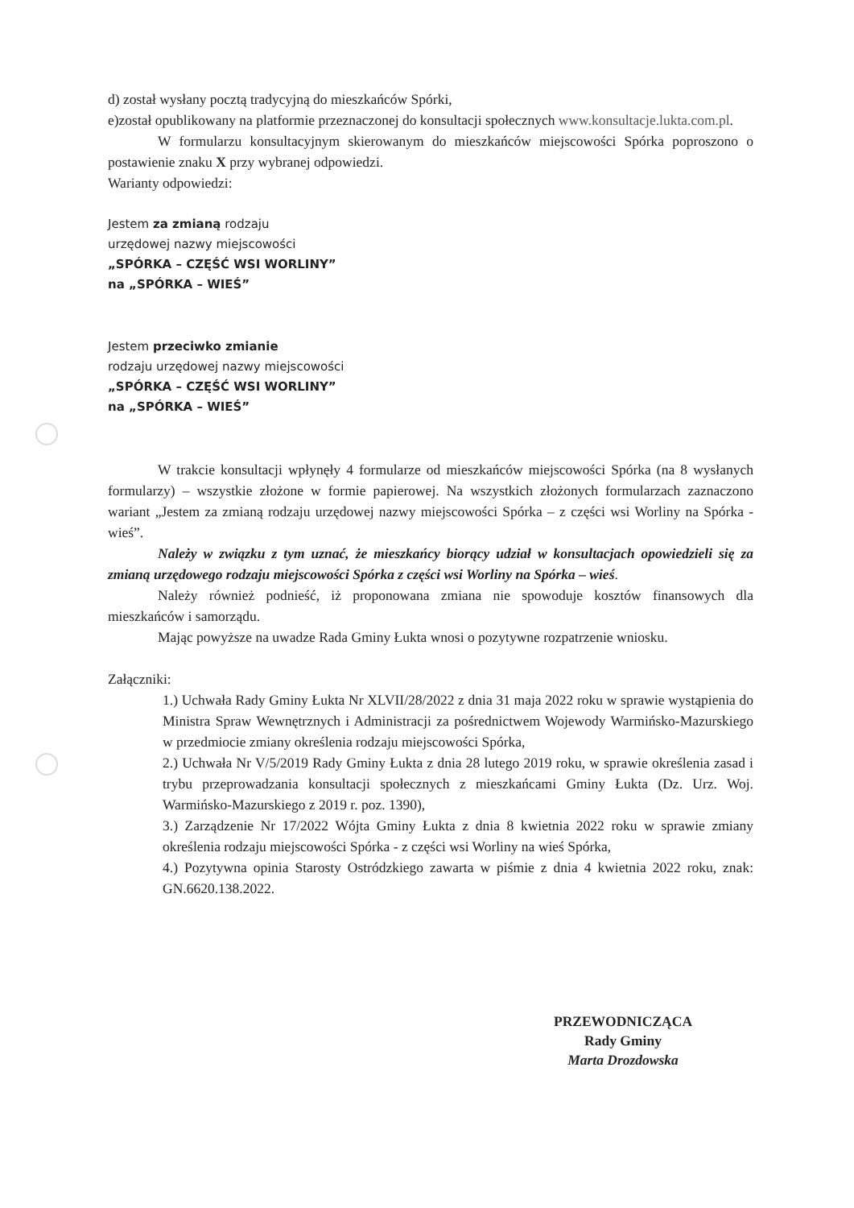d) został wysłany pocztą tradycyjną do mieszkańców Spórki,
e)został opublikowany na platformie przeznaczonej do konsultacji społecznych www.konsultacje.lukta.com.pl.
W formularzu konsultacyjnym skierowanym do mieszkańców miejscowości Spórka poproszono o postawienie znaku X przy wybranej odpowiedzi.
Warianty odpowiedzi:
Jestem za zmianą rodzaju
urzędowej nazwy miejscowości
„SPÓRKA – CZĘŚĆ WSI WORLINY”
na „SPÓRKA – WIEŚ”
Jestem przeciwko zmianie
rodzaju urzędowej nazwy miejscowości
„SPÓRKA – CZĘŚĆ WSI WORLINY”
na „SPÓRKA – WIEŚ”
W trakcie konsultacji wpłynęły 4 formularze od mieszkańców miejscowości Spórka (na 8 wysłanych formularzy) – wszystkie złożone w formie papierowej. Na wszystkich złożonych formularzach zaznaczono wariant „Jestem za zmianą rodzaju urzędowej nazwy miejscowości Spórka – z części wsi Worliny na Spórka - wieś”.
Należy w związku z tym uznać, że mieszkańcy biorący udział w konsultacjach opowiedzieli się za zmianą urzędowego rodzaju miejscowości Spórka z części wsi Worliny na Spórka – wieś.
Należy również podnieść, iż proponowana zmiana nie spowoduje kosztów finansowych dla mieszkańców i samorządu.
Mając powyższe na uwadze Rada Gminy Łukta wnosi o pozytywne rozpatrzenie wniosku.
Załączniki:
1.) Uchwała Rady Gminy Łukta Nr XLVII/28/2022 z dnia 31 maja 2022 roku w sprawie wystąpienia do Ministra Spraw Wewnętrznych i Administracji za pośrednictwem Wojewody Warmińsko-Mazurskiego w przedmiocie zmiany określenia rodzaju miejscowości Spórka,
2.) Uchwała Nr V/5/2019 Rady Gminy Łukta z dnia 28 lutego 2019 roku, w sprawie określenia zasad i trybu przeprowadzania konsultacji społecznych z mieszkańcami Gminy Łukta (Dz. Urz. Woj. Warmińsko-Mazurskiego z 2019 r. poz. 1390),
3.) Zarządzenie Nr 17/2022 Wójta Gminy Łukta z dnia 8 kwietnia 2022 roku w sprawie zmiany określenia rodzaju miejscowości Spórka - z części wsi Worliny na wieś Spórka,
4.) Pozytywna opinia Starosty Ostródzkiego zawarta w piśmie z dnia 4 kwietnia 2022 roku, znak: GN.6620.138.2022.
PRZEWODNICZĄCA
Rady Gminy
Marta Drozdowska